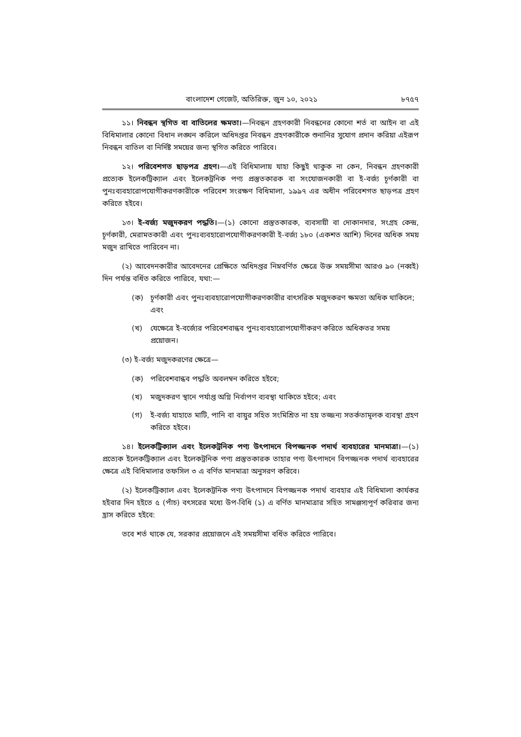বাংলাদেশ গেজেট, অতিরিক্ত, জুন ১০, ২০২১ ৮৭৫৭
১১। নিবন্ধন স্থগিত বা বাতিলের ক্ষমতা।—নিবন্ধন গ্রহণকারী নিবন্ধনের কোনো শর্ত বা আইন বা এই বিধিমালার কোনো বিধান লঙ্ঘন করিলে অধিদপ্তর নিবন্ধন গ্রহণকারীকে শুনানির সুযোগ প্রদান করিয়া এইরূপ নিবন্ধন বাতিল বা নির্দিষ্ট সময়ের জন্য স্থগিত করিতে পারিবে।
১২। পরিবেশগত ছাড়পত্র গ্রহণ।—এই বিধিমালায় যাহা কিছুই থাকুক না কেন, নিবন্ধন গ্রহণকারী প্রত্যেক ইলেকট্রিক্যাল এবং ইলেকট্রনিক পণ্য প্রস্তুতকারক বা সংযোজনকারী বা ই-বর্জ্য চূর্ণকারী বা পুনঃব্যবহারোপযোগীকরণকারীকে পরিবেশ সংরক্ষণ বিধিমালা, ১৯৯৭ এর অধীন পরিবেশগত ছাড়পত্র গ্রহণ করিতে হইবে।
১৩। ই-বর্জ্য মজুদকরণ পদ্ধতি।—(১) কোনো প্রস্তুতকারক, ব্যবসায়ী বা দোকানদার, সংগ্রহ কেন্দ্র, চূর্ণকারী, মেরামতকারী এবং পুনঃব্যবহারোপযোগীকরণকারী ই-বর্জ্য ১৮০ (একশত আশি) দিনের অধিক সময় মজুদ রাখিতে পারিবেন না।
(২) আবেদনকারীর আবেদনের প্রেক্ষিতে অধিদপ্তর নিম্নবর্ণিত ক্ষেত্রে উক্ত সময়সীমা আরও ৯০ (নব্বই) দিন পর্যন্ত বর্ধিত করিতে পারিবে, যথা:—
(ক) চূর্ণকারী এবং পুনঃব্যবহারোপযোগীকরণকারীর বাৎসরিক মজুদকরণ ক্ষমতা অধিক থাকিলে; এবং
(খ) যেক্ষেত্রে ই-বর্জ্যের পরিবেশবান্ধব পুনঃব্যবহারোপযোগীকরণ করিতে অধিকতর সময় প্রয়োজন।
(৩) ই-বর্জ্য মজুদকরণের ক্ষেত্রে—
(ক) পরিবেশবান্ধব পদ্ধতি অবলম্বন করিতে হইবে;
(খ) মজুদকরণ স্থানে পর্যাপ্ত অগ্নি নির্বাপণ ব্যবস্থা থাকিতে হইবে; এবং
(গ) ই-বর্জ্য যাহাতে মাটি, পানি বা বায়ুর সহিত সংমিশ্রিত না হয় তজ্জন্য সতর্কতামূলক ব্যবস্থা গ্রহণ করিতে হইবে।
১৪। ইলেকট্রিক্যাল এবং ইলেকট্রনিক পণ্য উৎপাদনে বিপজ্জনক পদার্থ ব্যবহারের মানমাত্রা।—(১) প্রত্যেক ইলেকট্রিক্যাল এবং ইলেকট্রনিক পণ্য প্রস্তুতকারক তাহার পণ্য উৎপাদনে বিপজ্জনক পদার্থ ব্যবহারের ক্ষেত্রে এই বিধিমালার তফসিল ৩ এ বর্ণিত মানমাত্রা অনুসরণ করিবে।
(২) ইলেকট্রিক্যাল এবং ইলেকট্রনিক পণ্য উৎপাদনে বিপজ্জনক পদার্থ ব্যবহার এই বিধিমালা কার্যকর হইবার দিন হইতে ৫ (পাঁচ) বৎসরের মধ্যে উপ-বিধি (১) এ বর্ণিত মানমাত্রার সহিত সামঞ্জস্যপূর্ণ করিবার জন্য হ্রাস করিতে হইবে:
তবে শর্ত থাকে যে, সরকার প্রয়োজনে এই সময়সীমা বর্ধিত করিতে পারিবে।